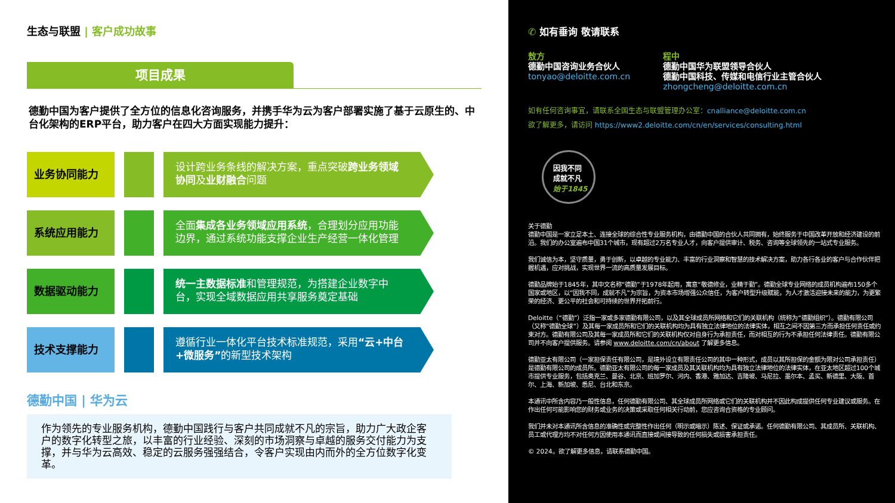生态与联盟 | 客户成功故事
项目成果
德勤中国为客户提供了全方位的信息化咨询服务，并携手华为云为客户部署实施了基于云原生的、中台化架构的ERP平台，助力客户在四大方面实现能力提升：
业务协同能力
设计跨业务条线的解决方案，重点突破跨业务领域协同及业财融合问题
系统应用能力
全面集成各业务领域应用系统，合理划分应用功能边界，通过系统功能支撑企业生产经营一体化管理
数据驱动能力
统一主数据标准和管理规范，为搭建企业数字中台，实现全域数据应用共享服务奠定基础
技术支撑能力
遵循行业一体化平台技术标准规范，采用“云+中台+微服务”的新型技术架构
德勤中国 | 华为云
作为领先的专业服务机构，德勤中国践行与客户共同成就不凡的宗旨，助力广大政企客户的数字化转型之旅，以丰富的行业经验、深刻的市场洞察与卓越的服务交付能力为支撑，并与华为云高效、稳定的云服务强强结合，令客户实现由内而外的全方位数字化变革。
✆ 如有垂询 敬请联系
敖方
德勤中国咨询业务合伙人
tonyao@deloitte.com.cn
程中
德勤中国华为联盟领导合伙人
德勤中国科技、传媒和电信行业主管合伙人
zhongcheng@deloitte.com.cn
如有任何咨询事宜，请联系全国生态与联盟管理办公室：cnalliance@deloitte.com.cn
欲了解更多，请访问 https://www2.deloitte.com/cn/en/services/consulting.html
因我不同
成就不凡
始于1845
关于德勤
德勤中国是一家立足本土、连接全球的综合性专业服务机构，由德勤中国的合伙人共同拥有，始终服务于中国改革开放和经济建设的前沿。我们的办公室遍布中国31个城市，现有超过2万名专业人才，向客户提供审计、税务、咨询等全球领先的一站式专业服务。
我们诚信为本，坚守质量，勇于创新，以卓越的专业能力、丰富的行业洞察和智慧的技术解决方案，助力各行各业的客户与合作伙伴把握机遇，应对挑战，实现世界一流的高质量发展目标。
德勤品牌始于1845年，其中文名称“德勤”于1978年起用，寓意“敬德修业，业精于勤”。德勤全球专业网络的成员机构遍布150多个国家或地区，以“因我不同，成就不凡”为宗旨，为资本市场增强公众信任，为客户转型升级赋能，为人才激活迎接未来的能力，为更繁荣的经济、更公平的社会和可持续的世界开拓前行。
Deloitte（“德勤”）泛指一家或多家德勤有限公司，以及其全球成员所网络和它们的关联机构（统称为“德勤组织”）。德勤有限公司（又称“德勤全球”）及其每一家成员所和它们的关联机构均为具有独立法律地位的法律实体，相互之间不因第三方而承担任何责任或约束对方。德勤有限公司及其每一家成员所和它们的关联机构仅对自身行为承担责任，而对相互的行为不承担任何法律责任。德勤有限公司并不向客户提供服务。请参阅 www.deloitte.com/cn/about 了解更多信息。
德勤亚太有限公司（一家担保责任有限公司，是境外设立有限责任公司的其中一种形式，成员以其所担保的金额为限对公司承担责任）是德勤有限公司的成员所。德勤亚太有限公司的每一家成员及其关联机构均为具有独立法律地位的法律实体，在亚太地区超过100个城市提供专业服务，包括奥克兰、曼谷、北京、班加罗尔、河内、香港、雅加达、吉隆坡、马尼拉、墨尔本、孟买、新德里、大阪、首尔、上海、新加坡、悉尼、台北和东京。
本通讯中所含内容乃一般性信息，任何德勤有限公司、其全球成员所网络或它们的关联机构并不因此构成提供任何专业建议或服务。在作出任何可能影响您的财务或业务的决策或采取任何相关行动前，您应咨询合资格的专业顾问。
我们并未对本通讯所含信息的准确性或完整性作出任何（明示或暗示）陈述、保证或承诺。任何德勤有限公司、其成员所、关联机构、员工或代理方均不对任何方因使用本通讯而直接或间接导致的任何损失或损害承担责任。
© 2024。欲了解更多信息，请联系德勤中国。